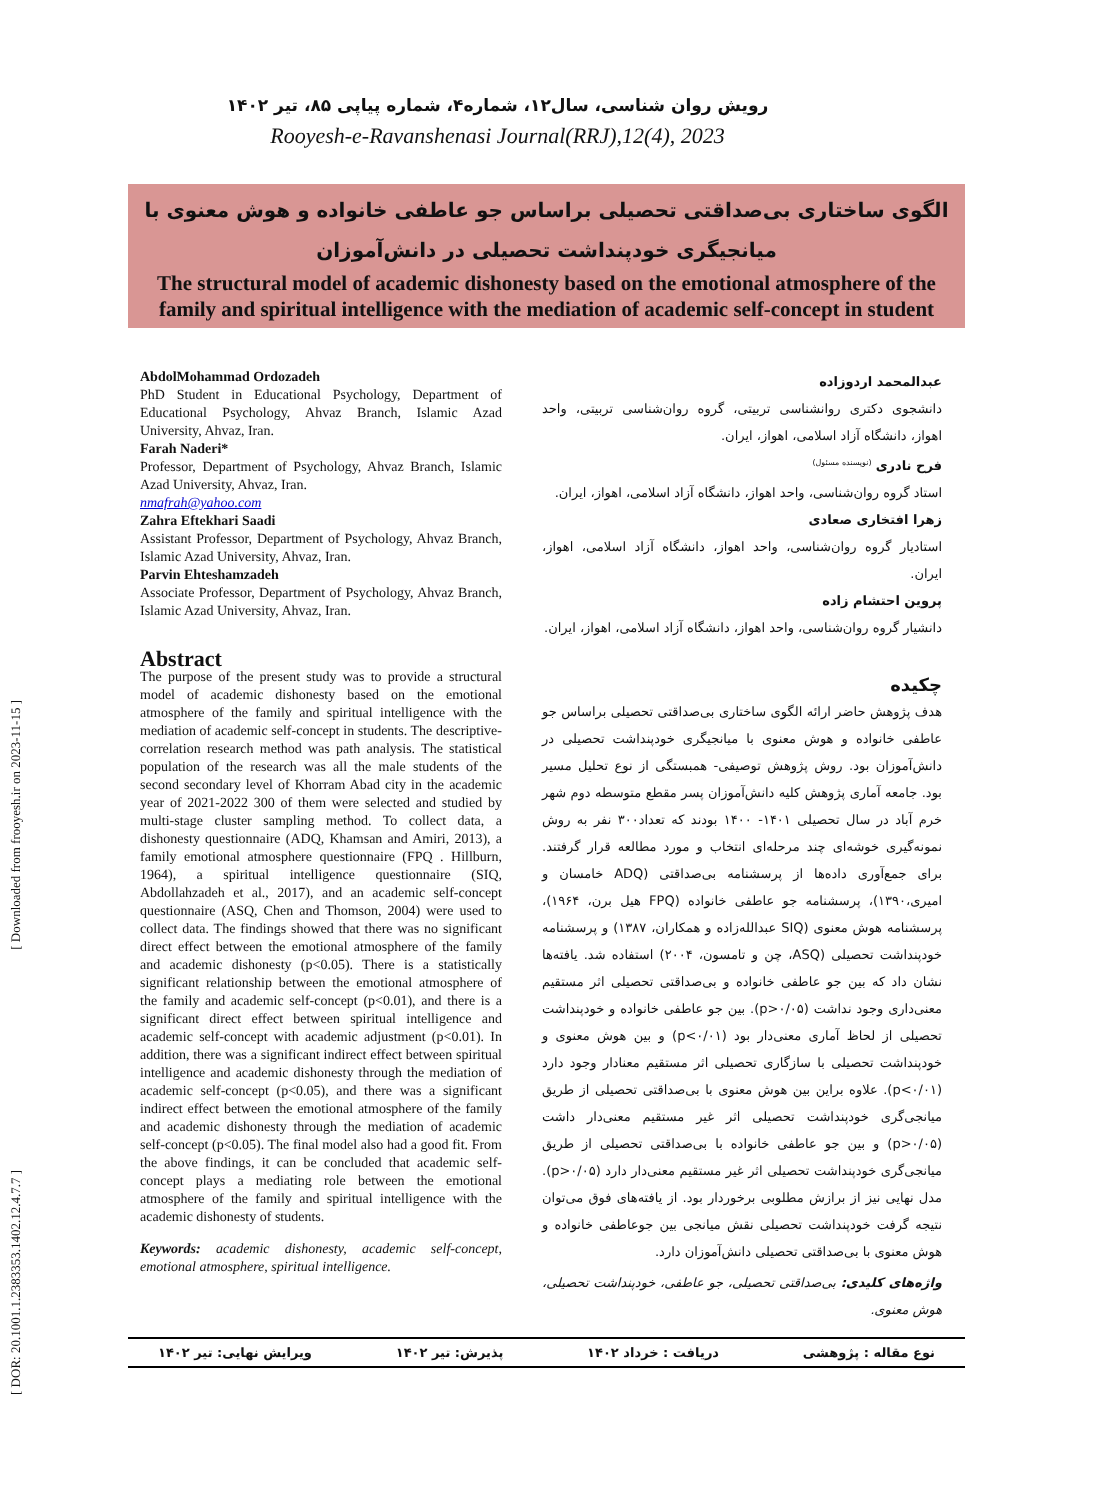[ Downloaded from frooyesh.ir on 2023-11-15 ]
[ DOR: 20.1001.1.2383353.1402.12.4.7.7 ]
رویش روان شناسی، سال۱۲، شماره۴، شماره پیاپی ۸۵، تیر ۱۴۰۲
Rooyesh-e-Ravanshenasi Journal(RRJ),12(4), 2023
الگوی ساختاری بی‌صداقتی تحصیلی براساس جو عاطفی خانواده و هوش معنوی با میانجیگری خودپنداشت تحصیلی در دانش‌آموزان
The structural model of academic dishonesty based on the emotional atmosphere of the family and spiritual intelligence with the mediation of academic self-concept in student
AbdolMohammad Ordozadeh
PhD Student in Educational Psychology, Department of Educational Psychology, Ahvaz Branch, Islamic Azad University, Ahvaz, Iran.
Farah Naderi*
Professor, Department of Psychology, Ahvaz Branch, Islamic Azad University, Ahvaz, Iran.
nmafrah@yahoo.com
Zahra Eftekhari Saadi
Assistant Professor, Department of Psychology, Ahvaz Branch, Islamic Azad University, Ahvaz, Iran.
Parvin Ehteshamzadeh
Associate Professor, Department of Psychology, Ahvaz Branch, Islamic Azad University, Ahvaz, Iran.
Abstract
The purpose of the present study was to provide a structural model of academic dishonesty based on the emotional atmosphere of the family and spiritual intelligence with the mediation of academic self-concept in students. The descriptive-correlation research method was path analysis. The statistical population of the research was all the male students of the second secondary level of Khorram Abad city in the academic year of 2021-2022 300 of them were selected and studied by multi-stage cluster sampling method. To collect data, a dishonesty questionnaire (ADQ, Khamsan and Amiri, 2013), a family emotional atmosphere questionnaire (FPQ . Hillburn, 1964), a spiritual intelligence questionnaire (SIQ, Abdollahzadeh et al., 2017), and an academic self-concept questionnaire (ASQ, Chen and Thomson, 2004) were used to collect data. The findings showed that there was no significant direct effect between the emotional atmosphere of the family and academic dishonesty (p<0.05). There is a statistically significant relationship between the emotional atmosphere of the family and academic self-concept (p<0.01), and there is a significant direct effect between spiritual intelligence and academic self-concept with academic adjustment (p<0.01). In addition, there was a significant indirect effect between spiritual intelligence and academic dishonesty through the mediation of academic self-concept (p<0.05), and there was a significant indirect effect between the emotional atmosphere of the family and academic dishonesty through the mediation of academic self-concept (p<0.05). The final model also had a good fit. From the above findings, it can be concluded that academic self-concept plays a mediating role between the emotional atmosphere of the family and spiritual intelligence with the academic dishonesty of students.
Keywords: academic dishonesty, academic self-concept, emotional atmosphere, spiritual intelligence.
عبدالمحمد اردوزاده
دانشجوی دکتری روانشناسی تربیتی، گروه روان‌شناسی تربیتی، واحد اهواز، دانشگاه آزاد اسلامی، اهواز، ایران.
فرح نادری <sup>(نویسنده مسئول)</sup>
استاد گروه روان‌شناسی، واحد اهواز، دانشگاه آزاد اسلامی، اهواز، ایران.
زهرا افتخاری صعادی
استادیار گروه روان‌شناسی، واحد اهواز، دانشگاه آزاد اسلامی، اهواز، ایران.
پروین احتشام زاده
دانشیار گروه روان‌شناسی، واحد اهواز، دانشگاه آزاد اسلامی، اهواز، ایران.
چکیده
هدف پژوهش حاضر ارائه الگوی ساختاری بی‌صداقتی تحصیلی براساس جو عاطفی خانواده و هوش معنوی با میانجیگری خودپنداشت تحصیلی در دانش‌آموزان بود. روش پژوهش توصیفی- همبستگی از نوع تحلیل مسیر بود. جامعه آماری پژوهش کلیه دانش‌آموزان پسر مقطع متوسطه دوم شهر خرم آباد در سال تحصیلی ۱۴۰۱- ۱۴۰۰ بودند که تعداد۳۰۰ نفر به روش نمونه‌گیری خوشه‌ای چند مرحله‌ای انتخاب و مورد مطالعه قرار گرفتند. برای جمع‌آوری داده‌ها از پرسشنامه بی‌صداقتی (ADQ خامسان و امیری،۱۳۹۰)، پرسشنامه جو عاطفی خانواده (FPQ هیل برن، ۱۹۶۴)، پرسشنامه هوش معنوی (SIQ عبدالله‌زاده و همکاران، ۱۳۸۷) و پرسشنامه خودپنداشت تحصیلی (ASQ، چن و تامسون، ۲۰۰۴) استفاده شد. یافته‌ها نشان داد که بین جو عاطفی خانواده و بی‌صداقتی تحصیلی اثر مستقیم معنی‌داری وجود نداشت (p>۰/۰۵). بین جو عاطفی خانواده و خودپنداشت تحصیلی از لحاظ آماری معنی‌دار بود (p<۰/۰۱) و بین هوش معنوی و خودپنداشت تحصیلی با سازگاری تحصیلی اثر مستقیم معنادار وجود دارد (p<۰/۰۱). علاوه براین بین هوش معنوی با بی‌صداقتی تحصیلی از طریق میانجی‌گری خودپنداشت تحصیلی اثر غیر مستقیم معنی‌دار داشت (p>۰/۰۵) و بین جو عاطفی خانواده با بی‌صداقتی تحصیلی از طریق میانجی‌گری خودپنداشت تحصیلی اثر غیر مستقیم معنی‌دار دارد (p>۰/۰۵). مدل نهایی نیز از برازش مطلوبی برخوردار بود. از یافته‌های فوق می‌توان نتیجه گرفت خودپنداشت تحصیلی نقش میانجی بین جوعاطفی خانواده و هوش معنوی با بی‌صداقتی تحصیلی دانش‌آموزان دارد.
واژه‌های کلیدی: بی‌صداقتی تحصیلی، جو عاطفی، خودپنداشت تحصیلی، هوش معنوی.
نوع مقاله : پژوهشی دریافت : خرداد ۱۴۰۲ پذیرش: تیر ۱۴۰۲ ویرایش نهایی: تیر ۱۴۰۲